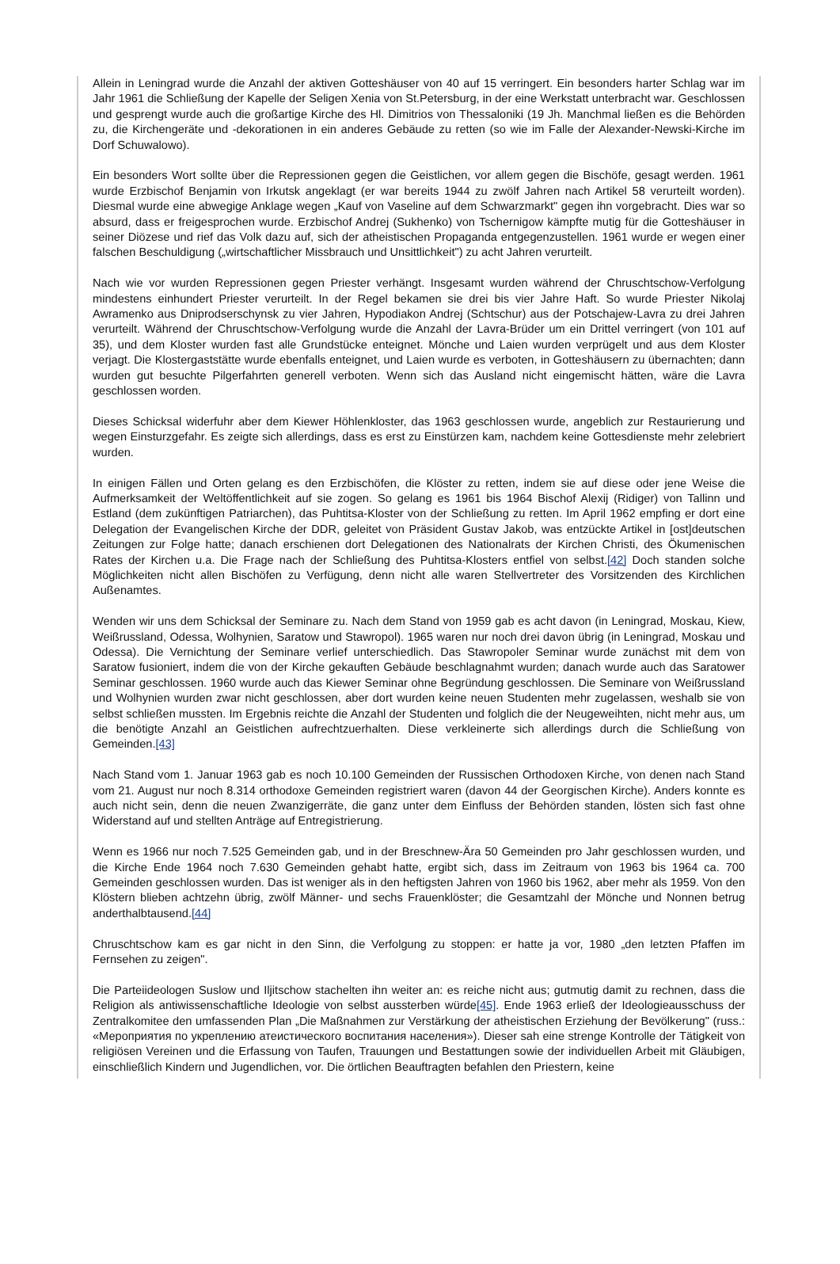Allein in Leningrad wurde die Anzahl der aktiven Gotteshäuser von 40 auf 15 verringert. Ein besonders harter Schlag war im Jahr 1961 die Schließung der Kapelle der Seligen Xenia von St.Petersburg, in der eine Werkstatt unterbracht war. Geschlossen und gesprengt wurde auch die großartige Kirche des Hl. Dimitrios von Thessaloniki (19 Jh. Manchmal ließen es die Behörden zu, die Kirchengeräte und -dekorationen in ein anderes Gebäude zu retten (so wie im Falle der Alexander-Newski-Kirche im Dorf Schuwalowo).
Ein besonders Wort sollte über die Repressionen gegen die Geistlichen, vor allem gegen die Bischöfe, gesagt werden. 1961 wurde Erzbischof Benjamin von Irkutsk angeklagt (er war bereits 1944 zu zwölf Jahren nach Artikel 58 verurteilt worden). Diesmal wurde eine abwegige Anklage wegen „Kauf von Vaseline auf dem Schwarzmarkt" gegen ihn vorgebracht. Dies war so absurd, dass er freigesprochen wurde. Erzbischof Andrej (Sukhenko) von Tschernigow kämpfte mutig für die Gotteshäuser in seiner Diözese und rief das Volk dazu auf, sich der atheistischen Propaganda entgegenzustellen. 1961 wurde er wegen einer falschen Beschuldigung („wirtschaftlicher Missbrauch und Unsittlichkeit") zu acht Jahren verurteilt.
Nach wie vor wurden Repressionen gegen Priester verhängt. Insgesamt wurden während der Chruschtschow-Verfolgung mindestens einhundert Priester verurteilt. In der Regel bekamen sie drei bis vier Jahre Haft. So wurde Priester Nikolaj Awramenko aus Dniprodserschynsk zu vier Jahren, Hypodiakon Andrej (Schtschur) aus der Potschajew-Lavra zu drei Jahren verurteilt. Während der Chruschtschow-Verfolgung wurde die Anzahl der Lavra-Brüder um ein Drittel verringert (von 101 auf 35), und dem Kloster wurden fast alle Grundstücke enteignet. Mönche und Laien wurden verprügelt und aus dem Kloster verjagt. Die Klostergaststätte wurde ebenfalls enteignet, und Laien wurde es verboten, in Gotteshäusern zu übernachten; dann wurden gut besuchte Pilgerfahrten generell verboten. Wenn sich das Ausland nicht eingemischt hätten, wäre die Lavra geschlossen worden.
Dieses Schicksal widerfuhr aber dem Kiewer Höhlenkloster, das 1963 geschlossen wurde, angeblich zur Restaurierung und wegen Einsturzgefahr. Es zeigte sich allerdings, dass es erst zu Einstürzen kam, nachdem keine Gottesdienste mehr zelebriert wurden.
In einigen Fällen und Orten gelang es den Erzbischöfen, die Klöster zu retten, indem sie auf diese oder jene Weise die Aufmerksamkeit der Weltöffentlichkeit auf sie zogen. So gelang es 1961 bis 1964 Bischof Alexij (Ridiger) von Tallinn und Estland (dem zukünftigen Patriarchen), das Puhtitsa-Kloster von der Schließung zu retten. Im April 1962 empfing er dort eine Delegation der Evangelischen Kirche der DDR, geleitet von Präsident Gustav Jakob, was entzückte Artikel in [ost]deutschen Zeitungen zur Folge hatte; danach erschienen dort Delegationen des Nationalrats der Kirchen Christi, des Ökumenischen Rates der Kirchen u.a. Die Frage nach der Schließung des Puhtitsa-Klosters entfiel von selbst.[42] Doch standen solche Möglichkeiten nicht allen Bischöfen zu Verfügung, denn nicht alle waren Stellvertreter des Vorsitzenden des Kirchlichen Außenamtes.
Wenden wir uns dem Schicksal der Seminare zu. Nach dem Stand von 1959 gab es acht davon (in Leningrad, Moskau, Kiew, Weißrussland, Odessa, Wolhynien, Saratow und Stawropol). 1965 waren nur noch drei davon übrig (in Leningrad, Moskau und Odessa). Die Vernichtung der Seminare verlief unterschiedlich. Das Stawropoler Seminar wurde zunächst mit dem von Saratow fusioniert, indem die von der Kirche gekauften Gebäude beschlagnahmt wurden; danach wurde auch das Saratower Seminar geschlossen. 1960 wurde auch das Kiewer Seminar ohne Begründung geschlossen. Die Seminare von Weißrussland und Wolhynien wurden zwar nicht geschlossen, aber dort wurden keine neuen Studenten mehr zugelassen, weshalb sie von selbst schließen mussten. Im Ergebnis reichte die Anzahl der Studenten und folglich die der Neugeweihten, nicht mehr aus, um die benötigte Anzahl an Geistlichen aufrechtzuerhalten. Diese verkleinerte sich allerdings durch die Schließung von Gemeinden.[43]
Nach Stand vom 1. Januar 1963 gab es noch 10.100 Gemeinden der Russischen Orthodoxen Kirche, von denen nach Stand vom 21. August nur noch 8.314 orthodoxe Gemeinden registriert waren (davon 44 der Georgischen Kirche). Anders konnte es auch nicht sein, denn die neuen Zwanzigerräte, die ganz unter dem Einfluss der Behörden standen, lösten sich fast ohne Widerstand auf und stellten Anträge auf Entregistrierung.
Wenn es 1966 nur noch 7.525 Gemeinden gab, und in der Breschnew-Ära 50 Gemeinden pro Jahr geschlossen wurden, und die Kirche Ende 1964 noch 7.630 Gemeinden gehabt hatte, ergibt sich, dass im Zeitraum von 1963 bis 1964 ca. 700 Gemeinden geschlossen wurden. Das ist weniger als in den heftigsten Jahren von 1960 bis 1962, aber mehr als 1959. Von den Klöstern blieben achtzehn übrig, zwölf Männer- und sechs Frauenklöster; die Gesamtzahl der Mönche und Nonnen betrug anderthalbtausend.[44]
Chruschtschow kam es gar nicht in den Sinn, die Verfolgung zu stoppen: er hatte ja vor, 1980 „den letzten Pfaffen im Fernsehen zu zeigen".
Die Parteiideologen Suslow und Iljitschow stachelten ihn weiter an: es reiche nicht aus; gutmutig damit zu rechnen, dass die Religion als antiwissenschaftliche Ideologie von selbst aussterben würde[45]. Ende 1963 erließ der Ideologieausschuss der Zentralkomitee den umfassenden Plan „Die Maßnahmen zur Verstärkung der atheistischen Erziehung der Bevölkerung" (russ.: «Мероприятия по укреплению атеистического воспитания населения»). Dieser sah eine strenge Kontrolle der Tätigkeit von religiösen Vereinen und die Erfassung von Taufen, Trauungen und Bestattungen sowie der individuellen Arbeit mit Gläubigen, einschließlich Kindern und Jugendlichen, vor. Die örtlichen Beauftragten befahlen den Priestern, keine